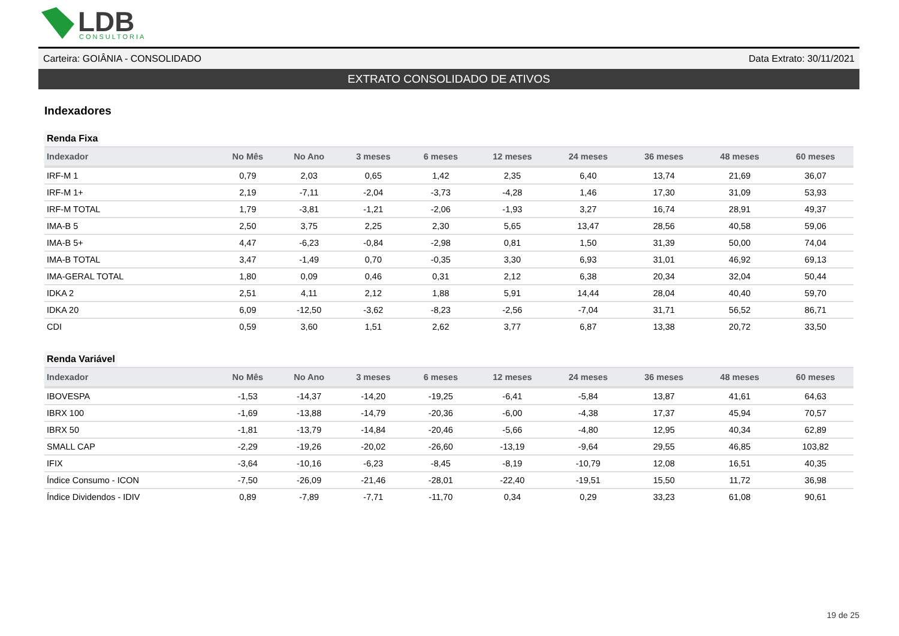LDB
CONSULTORIA
Carteira: GOIÂNIA - CONSOLIDADO Data Extrato: 30/11/2021
EXTRATO CONSOLIDADO DE ATIVOS
Indexadores
Renda Fixa
| Indexador | No Mês | No Ano | 3 meses | 6 meses | 12 meses | 24 meses | 36 meses | 48 meses | 60 meses |
| --- | --- | --- | --- | --- | --- | --- | --- | --- | --- |
| IRF-M 1 | 0,79 | 2,03 | 0,65 | 1,42 | 2,35 | 6,40 | 13,74 | 21,69 | 36,07 |
| IRF-M 1+ | 2,19 | -7,11 | -2,04 | -3,73 | -4,28 | 1,46 | 17,30 | 31,09 | 53,93 |
| IRF-M TOTAL | 1,79 | -3,81 | -1,21 | -2,06 | -1,93 | 3,27 | 16,74 | 28,91 | 49,37 |
| IMA-B 5 | 2,50 | 3,75 | 2,25 | 2,30 | 5,65 | 13,47 | 28,56 | 40,58 | 59,06 |
| IMA-B 5+ | 4,47 | -6,23 | -0,84 | -2,98 | 0,81 | 1,50 | 31,39 | 50,00 | 74,04 |
| IMA-B TOTAL | 3,47 | -1,49 | 0,70 | -0,35 | 3,30 | 6,93 | 31,01 | 46,92 | 69,13 |
| IMA-GERAL TOTAL | 1,80 | 0,09 | 0,46 | 0,31 | 2,12 | 6,38 | 20,34 | 32,04 | 50,44 |
| IDKA 2 | 2,51 | 4,11 | 2,12 | 1,88 | 5,91 | 14,44 | 28,04 | 40,40 | 59,70 |
| IDKA 20 | 6,09 | -12,50 | -3,62 | -8,23 | -2,56 | -7,04 | 31,71 | 56,52 | 86,71 |
| CDI | 0,59 | 3,60 | 1,51 | 2,62 | 3,77 | 6,87 | 13,38 | 20,72 | 33,50 |
Renda Variável
| Indexador | No Mês | No Ano | 3 meses | 6 meses | 12 meses | 24 meses | 36 meses | 48 meses | 60 meses |
| --- | --- | --- | --- | --- | --- | --- | --- | --- | --- |
| IBOVESPA | -1,53 | -14,37 | -14,20 | -19,25 | -6,41 | -5,84 | 13,87 | 41,61 | 64,63 |
| IBRX 100 | -1,69 | -13,88 | -14,79 | -20,36 | -6,00 | -4,38 | 17,37 | 45,94 | 70,57 |
| IBRX 50 | -1,81 | -13,79 | -14,84 | -20,46 | -5,66 | -4,80 | 12,95 | 40,34 | 62,89 |
| SMALL CAP | -2,29 | -19,26 | -20,02 | -26,60 | -13,19 | -9,64 | 29,55 | 46,85 | 103,82 |
| IFIX | -3,64 | -10,16 | -6,23 | -8,45 | -8,19 | -10,79 | 12,08 | 16,51 | 40,35 |
| Índice Consumo - ICON | -7,50 | -26,09 | -21,46 | -28,01 | -22,40 | -19,51 | 15,50 | 11,72 | 36,98 |
| Índice Dividendos - IDIV | 0,89 | -7,89 | -7,71 | -11,70 | 0,34 | 0,29 | 33,23 | 61,08 | 90,61 |
19 de 25